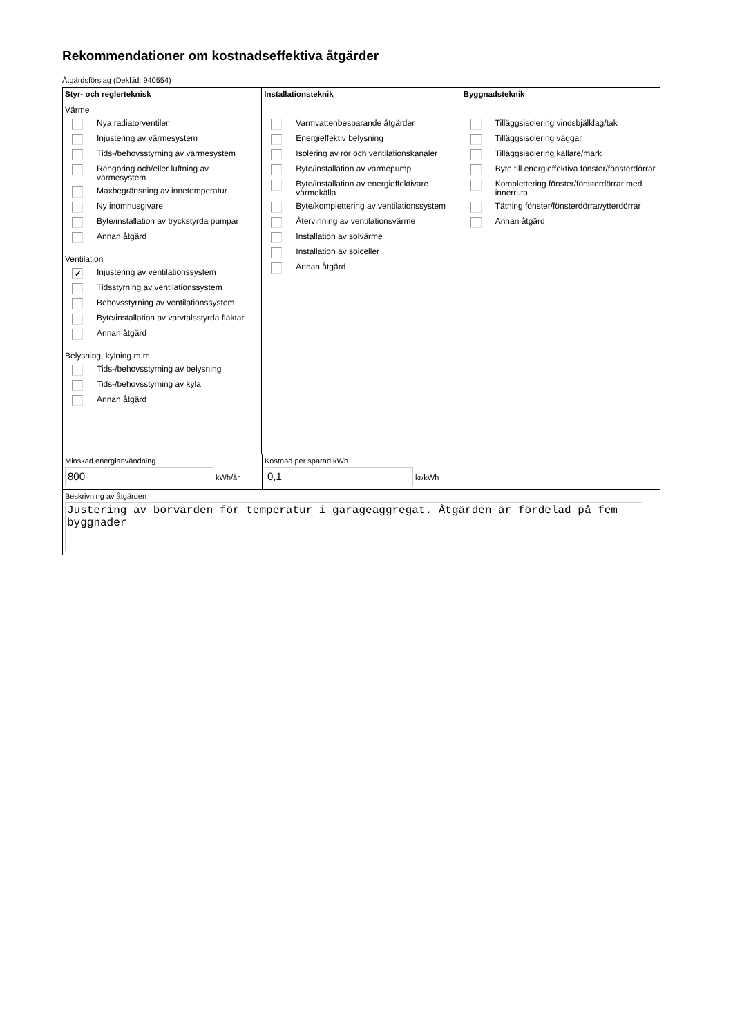Rekommendationer om kostnadseffektiva åtgärder
Åtgärdsförslag (Dekl.id: 940554)
Styr- och reglerteknisk
Värme
Nya radiatorventiler
Injustering av värmesystem
Tids-/behovsstyrning av värmesystem
Rengöring och/eller luftning av värmesystem
Maxbegränsning av innetemperatur
Ny inomhusgivare
Byte/installation av tryckstyrda pumpar
Annan åtgärd
Ventilation
✔ Injustering av ventilationssystem
Tidsstyrning av ventilationssystem
Behovsstyrning av ventilationssystem
Byte/installation av varvtalsstyrda fläktar
Annan åtgärd
Belysning, kylning m.m.
Tids-/behovsstyrning av belysning
Tids-/behovsstyrning av kyla
Annan åtgärd
Installationsteknik
Varmvattenbesparande åtgärder
Energieffektiv belysning
Isolering av rör och ventilationskanaler
Byte/installation av värmepump
Byte/installation av energieffektivare värmekälla
Byte/komplettering av ventilationssystem
Återvinning av ventilationsvärme
Installation av solvärme
Installation av solceller
Annan åtgärd
Byggnadsteknik
Tilläggsisolering vindsbjälklag/tak
Tilläggsisolering väggar
Tilläggsisolering källare/mark
Byte till energieffektiva fönster/fönsterdörrar
Komplettering fönster/fönsterdörrar med innerruta
Tätning fönster/fönsterdörrar/ytterdörrar
Annan åtgärd
Minskad energianvändning
800 kWh/år
Kostnad per sparad kWh
0,1 kr/kWh
Beskrivning av åtgärden
Justering av börvärden för temperatur i garageaggregat. Åtgärden är fördelad på fem byggnader